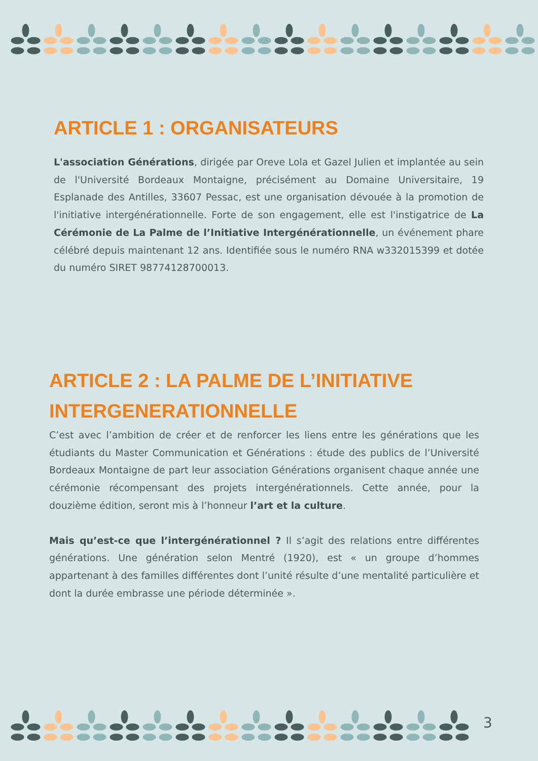ARTICLE 1 : ORGANISATEURS
L'association Générations, dirigée par Oreve Lola et Gazel Julien et implantée au sein de l'Université Bordeaux Montaigne, précisément au Domaine Universitaire, 19 Esplanade des Antilles, 33607 Pessac, est une organisation dévouée à la promotion de l'initiative intergénérationnelle. Forte de son engagement, elle est l'instigatrice de La Cérémonie de La Palme de l’Initiative Intergénérationnelle, un événement phare célébré depuis maintenant 12 ans. Identifiée sous le numéro RNA w332015399 et dotée du numéro SIRET 98774128700013.
ARTICLE 2 : LA PALME DE L’INITIATIVE INTERGENERATIONNELLE
C’est avec l’ambition de créer et de renforcer les liens entre les générations que les étudiants du Master Communication et Générations : étude des publics de l’Université Bordeaux Montaigne de part leur association Générations organisent chaque année une cérémonie récompensant des projets intergénérationnels. Cette année, pour la douzième édition, seront mis à l’honneur l’art et la culture.
Mais qu’est-ce que l’intergénérationnel ? Il s’agit des relations entre différentes générations. Une génération selon Mentré (1920), est « un groupe d’hommes appartenant à des familles différentes dont l’unité résulte d’une mentalité particulière et dont la durée embrasse une période déterminée ».
3